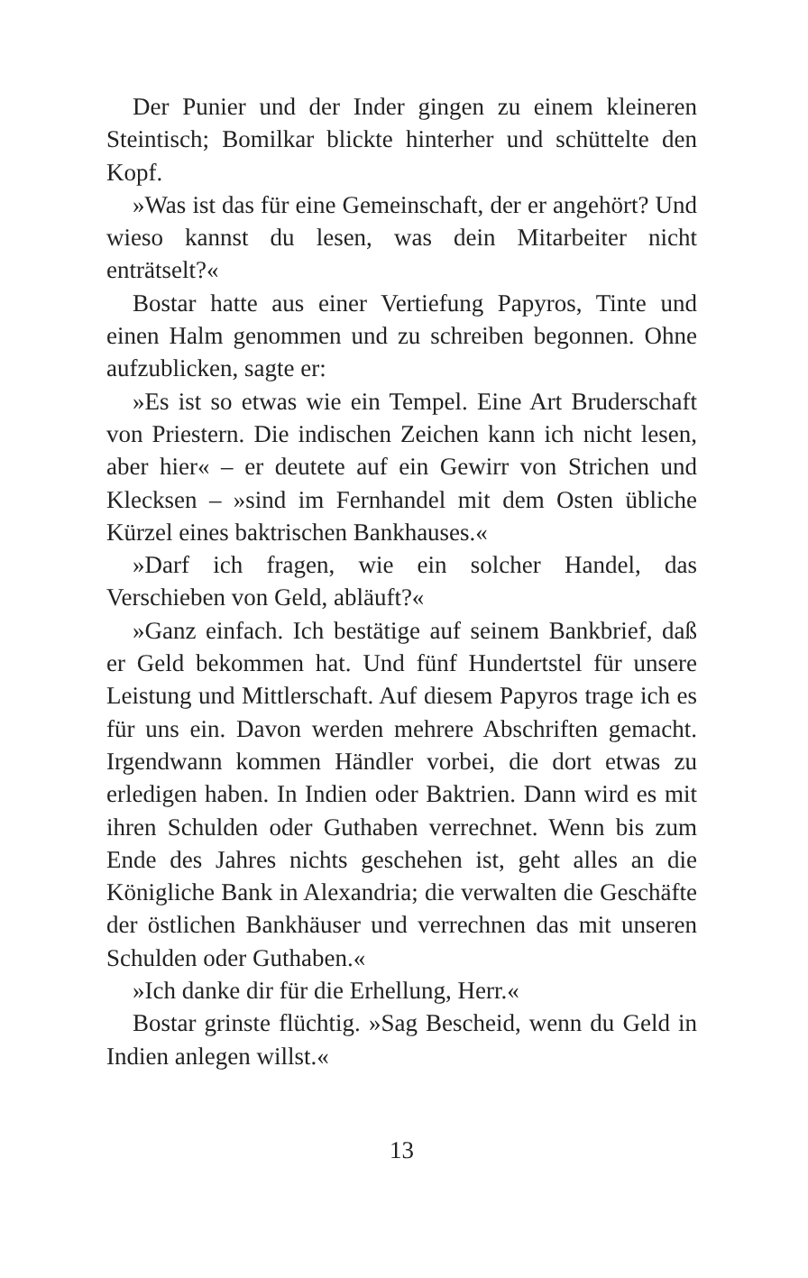Der Punier und der Inder gingen zu einem kleineren Steintisch; Bomilkar blickte hinterher und schüttelte den Kopf.
»Was ist das für eine Gemeinschaft, der er angehört? Und wieso kannst du lesen, was dein Mitarbeiter nicht enträtselt?«
Bostar hatte aus einer Vertiefung Papyros, Tinte und einen Halm genommen und zu schreiben begonnen. Ohne aufzublicken, sagte er:
»Es ist so etwas wie ein Tempel. Eine Art Bruderschaft von Priestern. Die indischen Zeichen kann ich nicht lesen, aber hier« – er deutete auf ein Gewirr von Strichen und Klecksen – »sind im Fernhandel mit dem Osten übliche Kürzel eines baktrischen Bankhauses.«
»Darf ich fragen, wie ein solcher Handel, das Verschieben von Geld, abläuft?«
»Ganz einfach. Ich bestätige auf seinem Bankbrief, daß er Geld bekommen hat. Und fünf Hundertstel für unsere Leistung und Mittlerschaft. Auf diesem Papyros trage ich es für uns ein. Davon werden mehrere Abschriften gemacht. Irgendwann kommen Händler vorbei, die dort etwas zu erledigen haben. In Indien oder Baktrien. Dann wird es mit ihren Schulden oder Guthaben verrechnet. Wenn bis zum Ende des Jahres nichts geschehen ist, geht alles an die Königliche Bank in Alexandria; die verwalten die Geschäfte der östlichen Bankhäuser und verrechnen das mit unseren Schulden oder Guthaben.«
»Ich danke dir für die Erhellung, Herr.«
Bostar grinste flüchtig. »Sag Bescheid, wenn du Geld in Indien anlegen willst.«
13